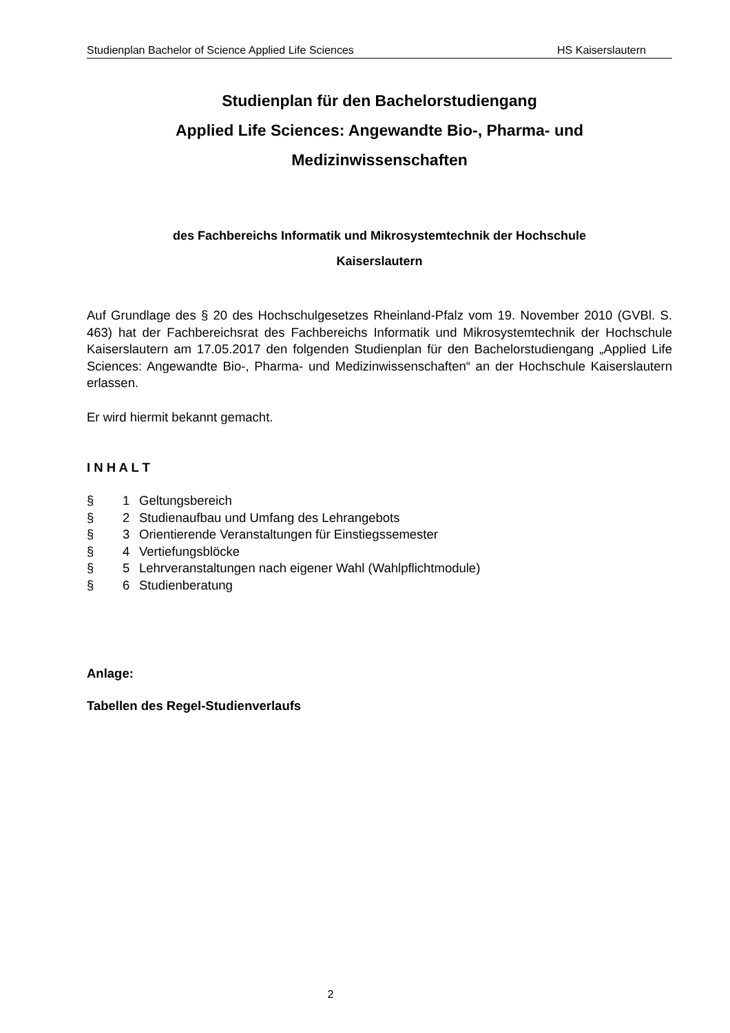Studienplan Bachelor of Science Applied Life Sciences HS Kaiserslautern
Studienplan für den Bachelorstudiengang
Applied Life Sciences: Angewandte Bio-, Pharma- und
Medizinwissenschaften
des Fachbereichs Informatik und Mikrosystemtechnik der Hochschule
Kaiserslautern
Auf Grundlage des § 20 des Hochschulgesetzes Rheinland-Pfalz vom 19. November 2010 (GVBl. S. 463) hat der Fachbereichsrat des Fachbereichs Informatik und Mikrosystemtechnik der Hochschule Kaiserslautern am 17.05.2017 den folgenden Studienplan für den Bachelorstudiengang „Applied Life Sciences: Angewandte Bio-, Pharma- und Medizinwissenschaften“ an der Hochschule Kaiserslautern erlassen.
Er wird hiermit bekannt gemacht.
I N H A L T
§ 1 Geltungsbereich
§ 2 Studienaufbau und Umfang des Lehrangebots
§ 3 Orientierende Veranstaltungen für Einstiegssemester
§ 4 Vertiefungsblöcke
§ 5 Lehrveranstaltungen nach eigener Wahl (Wahlpflichtmodule)
§ 6 Studienberatung
Anlage:
Tabellen des Regel-Studienverlaufs
2